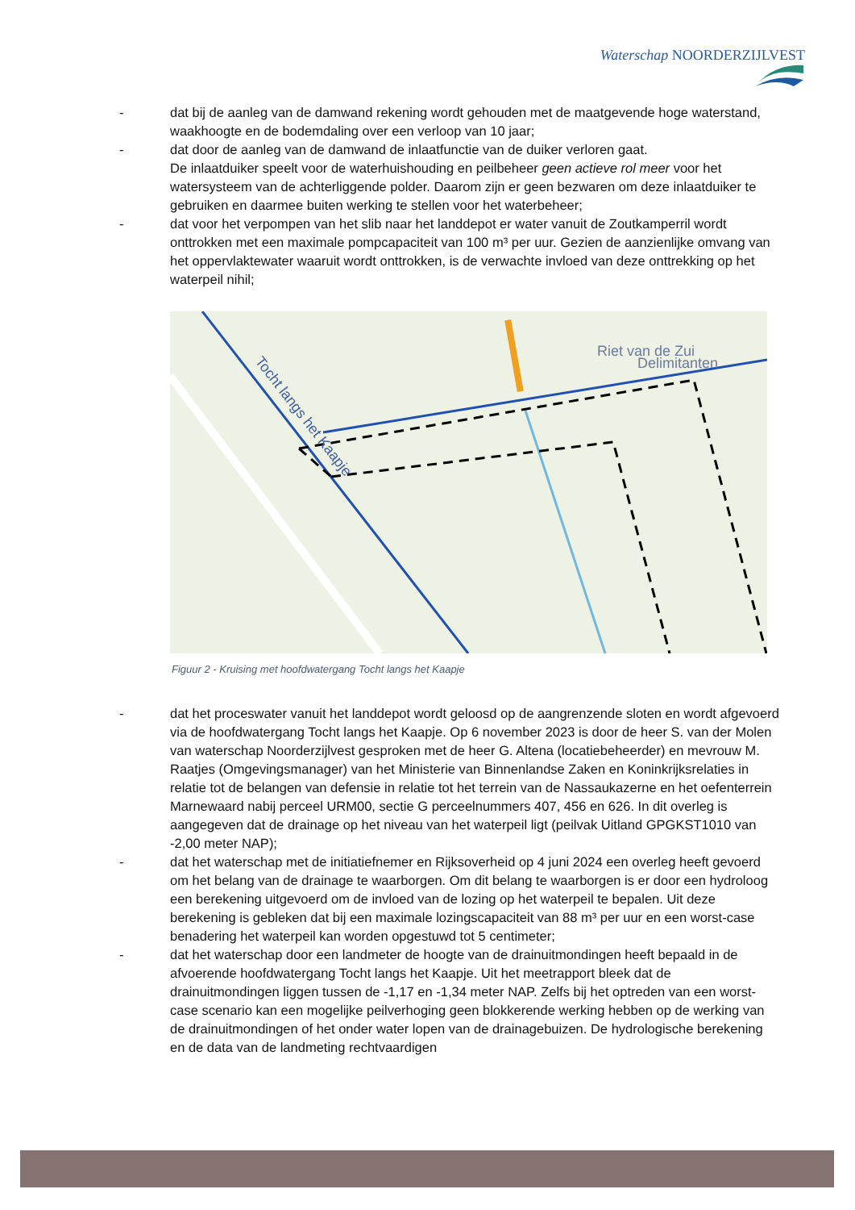Waterschap NOORDERZIJLVEST
- dat bij de aanleg van de damwand rekening wordt gehouden met de maatgevende hoge waterstand, waakhoogte en de bodemdaling over een verloop van 10 jaar;
- dat door de aanleg van de damwand de inlaatfunctie van de duiker verloren gaat.
De inlaatduiker speelt voor de waterhuishouding en peilbeheer geen actieve rol meer voor het watersysteem van de achterliggende polder. Daarom zijn er geen bezwaren om deze inlaatduiker te gebruiken en daarmee buiten werking te stellen voor het waterbeheer;
- dat voor het verpompen van het slib naar het landdepot er water vanuit de Zoutkamperril wordt onttrokken met een maximale pompcapaciteit van 100 m³ per uur. Gezien de aanzienlijke omvang van het oppervlaktewater waaruit wordt onttrokken, is de verwachte invloed van deze onttrekking op het waterpeil nihil;
Riet van de Zui
Delimitanten
Tocht langs het Kaapje
Figuur 2 - Kruising met hoofdwatergang Tocht langs het Kaapje
- dat het proceswater vanuit het landdepot wordt geloosd op de aangrenzende sloten en wordt afgevoerd via de hoofdwatergang Tocht langs het Kaapje. Op 6 november 2023 is door de heer S. van der Molen van waterschap Noorderzijlvest gesproken met de heer G. Altena (locatiebeheerder) en mevrouw M. Raatjes (Omgevingsmanager) van het Ministerie van Binnenlandse Zaken en Koninkrijksrelaties in relatie tot de belangen van defensie in relatie tot het terrein van de Nassaukazerne en het oefenterrein Marnewaard nabij perceel URM00, sectie G perceelnummers 407, 456 en 626. In dit overleg is aangegeven dat de drainage op het niveau van het waterpeil ligt (peilvak Uitland GPGKST1010 van -2,00 meter NAP);
- dat het waterschap met de initiatiefnemer en Rijksoverheid op 4 juni 2024 een overleg heeft gevoerd om het belang van de drainage te waarborgen. Om dit belang te waarborgen is er door een hydroloog een berekening uitgevoerd om de invloed van de lozing op het waterpeil te bepalen. Uit deze berekening is gebleken dat bij een maximale lozingscapaciteit van 88 m³ per uur en een worst-case benadering het waterpeil kan worden opgestuwd tot 5 centimeter;
- dat het waterschap door een landmeter de hoogte van de drainuitmondingen heeft bepaald in de afvoerende hoofdwatergang Tocht langs het Kaapje. Uit het meetrapport bleek dat de drainuitmondingen liggen tussen de -1,17 en -1,34 meter NAP. Zelfs bij het optreden van een worst-case scenario kan een mogelijke peilverhoging geen blokkerende werking hebben op de werking van de drainuitmondingen of het onder water lopen van de drainagebuizen. De hydrologische berekening en de data van de landmeting rechtvaardigen